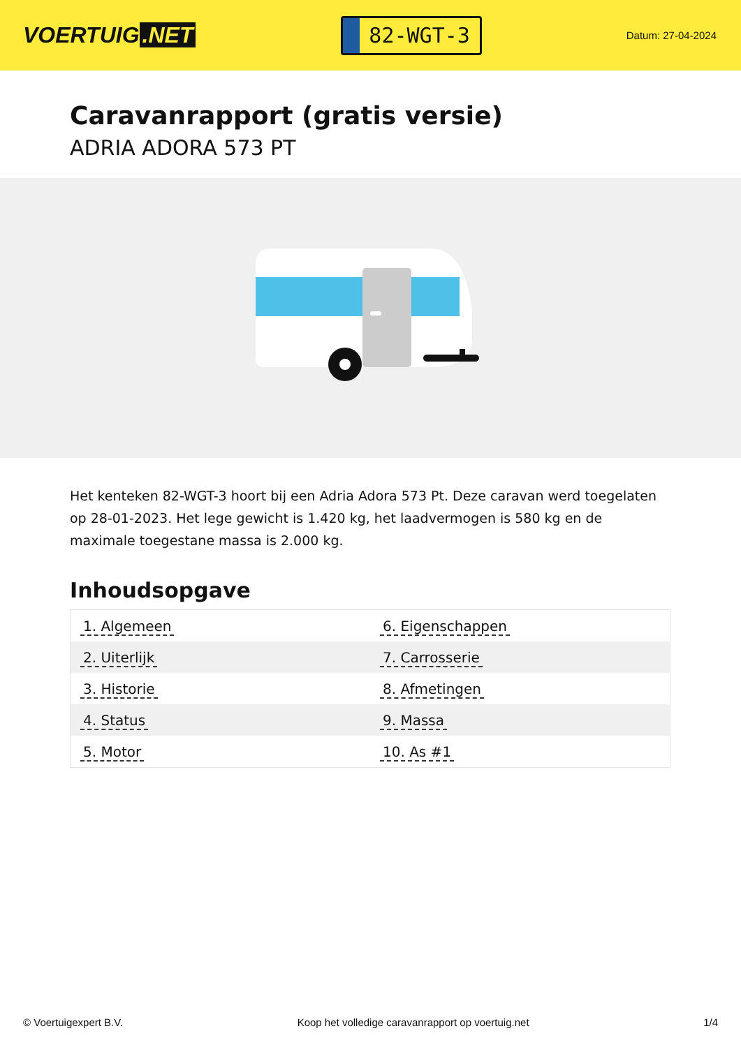VOERTUIG.NET
82-WGT-3
Datum: 27-04-2024
Caravanrapport (gratis versie)
ADRIA ADORA 573 PT
Het kenteken 82-WGT-3 hoort bij een Adria Adora 573 Pt. Deze caravan werd toegelaten op 28-01-2023. Het lege gewicht is 1.420 kg, het laadvermogen is 580 kg en de maximale toegestane massa is 2.000 kg.
Inhoudsopgave
| 1. Algemeen | 6. Eigenschappen |
| 2. Uiterlijk | 7. Carrosserie |
| 3. Historie | 8. Afmetingen |
| 4. Status | 9. Massa |
| 5. Motor | 10. As #1 |
© Voertuigexpert B.V. Koop het volledige caravanrapport op voertuig.net 1/4